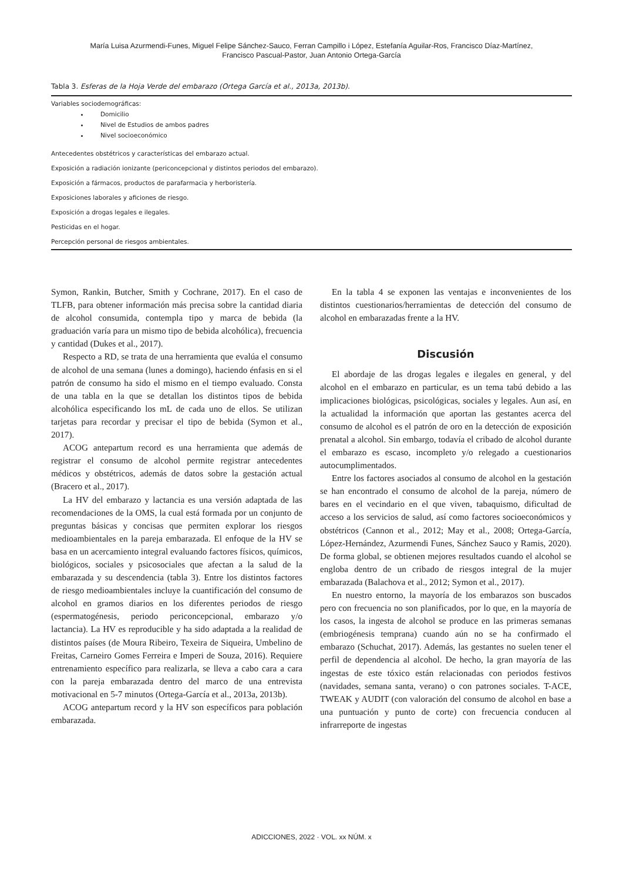María Luisa Azurmendi-Funes, Miguel Felipe Sánchez-Sauco, Ferran Campillo i López, Estefanía Aguilar-Ros, Francisco Díaz-Martínez,
Francisco Pascual-Pastor, Juan Antonio Ortega-García
Tabla 3. Esferas de la Hoja Verde del embarazo (Ortega García et al., 2013a, 2013b).
| Variables sociodemográficas: Domicilio Nivel de Estudios de ambos padres Nivel socioeconómico |
| Antecedentes obstétricos y características del embarazo actual. |
| Exposición a radiación ionizante (periconcepcional y distintos periodos del embarazo). |
| Exposición a fármacos, productos de parafarmacia y herboristería. |
| Exposiciones laborales y aficiones de riesgo. |
| Exposición a drogas legales e ilegales. |
| Pesticidas en el hogar. |
| Percepción personal de riesgos ambientales. |
Symon, Rankin, Butcher, Smith y Cochrane, 2017). En el caso de TLFB, para obtener información más precisa sobre la cantidad diaria de alcohol consumida, contempla tipo y marca de bebida (la graduación varía para un mismo tipo de bebida alcohólica), frecuencia y cantidad (Dukes et al., 2017).
Respecto a RD, se trata de una herramienta que evalúa el consumo de alcohol de una semana (lunes a domingo), haciendo énfasis en si el patrón de consumo ha sido el mismo en el tiempo evaluado. Consta de una tabla en la que se detallan los distintos tipos de bebida alcohólica especificando los mL de cada uno de ellos. Se utilizan tarjetas para recordar y precisar el tipo de bebida (Symon et al., 2017).
ACOG antepartum record es una herramienta que además de registrar el consumo de alcohol permite registrar antecedentes médicos y obstétricos, además de datos sobre la gestación actual (Bracero et al., 2017).
La HV del embarazo y lactancia es una versión adaptada de las recomendaciones de la OMS, la cual está formada por un conjunto de preguntas básicas y concisas que permiten explorar los riesgos medioambientales en la pareja embarazada. El enfoque de la HV se basa en un acercamiento integral evaluando factores físicos, químicos, biológicos, sociales y psicosociales que afectan a la salud de la embarazada y su descendencia (tabla 3). Entre los distintos factores de riesgo medioambientales incluye la cuantificación del consumo de alcohol en gramos diarios en los diferentes periodos de riesgo (espermatogénesis, periodo periconcepcional, embarazo y/o lactancia). La HV es reproducible y ha sido adaptada a la realidad de distintos países (de Moura Ribeiro, Texeira de Siqueira, Umbelino de Freitas, Carneiro Gomes Ferreira e Imperi de Souza, 2016). Requiere entrenamiento específico para realizarla, se lleva a cabo cara a cara con la pareja embarazada dentro del marco de una entrevista motivacional en 5-7 minutos (Ortega-García et al., 2013a, 2013b).
ACOG antepartum record y la HV son específicos para población embarazada.
En la tabla 4 se exponen las ventajas e inconvenientes de los distintos cuestionarios/herramientas de detección del consumo de alcohol en embarazadas frente a la HV.
Discusión
El abordaje de las drogas legales e ilegales en general, y del alcohol en el embarazo en particular, es un tema tabú debido a las implicaciones biológicas, psicológicas, sociales y legales. Aun así, en la actualidad la información que aportan las gestantes acerca del consumo de alcohol es el patrón de oro en la detección de exposición prenatal a alcohol. Sin embargo, todavía el cribado de alcohol durante el embarazo es escaso, incompleto y/o relegado a cuestionarios autocumplimentados.
Entre los factores asociados al consumo de alcohol en la gestación se han encontrado el consumo de alcohol de la pareja, número de bares en el vecindario en el que viven, tabaquismo, dificultad de acceso a los servicios de salud, así como factores socioeconómicos y obstétricos (Cannon et al., 2012; May et al., 2008; Ortega-García, López-Hernández, Azurmendi Funes, Sánchez Sauco y Ramis, 2020). De forma global, se obtienen mejores resultados cuando el alcohol se engloba dentro de un cribado de riesgos integral de la mujer embarazada (Balachova et al., 2012; Symon et al., 2017).
En nuestro entorno, la mayoría de los embarazos son buscados pero con frecuencia no son planificados, por lo que, en la mayoría de los casos, la ingesta de alcohol se produce en las primeras semanas (embriogénesis temprana) cuando aún no se ha confirmado el embarazo (Schuchat, 2017). Además, las gestantes no suelen tener el perfil de dependencia al alcohol. De hecho, la gran mayoría de las ingestas de este tóxico están relacionadas con periodos festivos (navidades, semana santa, verano) o con patrones sociales. T-ACE, TWEAK y AUDIT (con valoración del consumo de alcohol en base a una puntuación y punto de corte) con frecuencia conducen al infrarreporte de ingestas
ADICCIONES, 2022 · VOL. xx NÚM. x